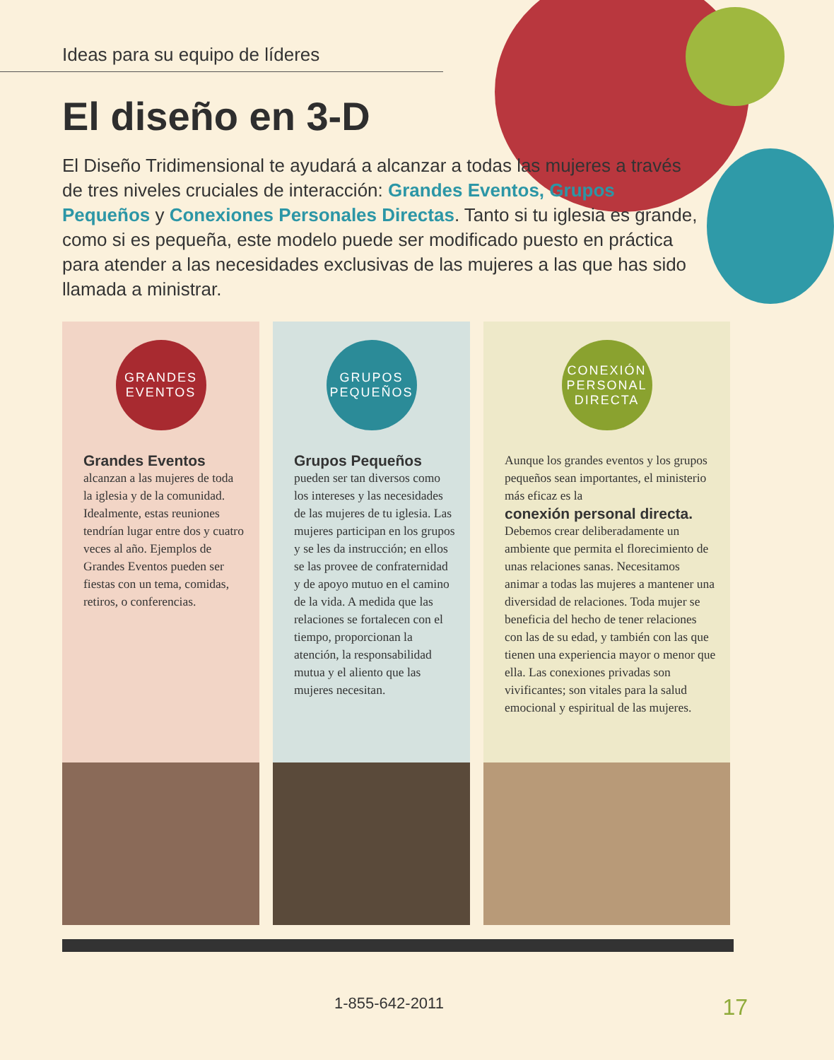Ideas para su equipo de líderes
El diseño en 3-D
El Diseño Tridimensional te ayudará a alcanzar a todas las mujeres a través de tres niveles cruciales de interacción: Grandes Eventos, Grupos Pequeños y Conexiones Personales Directas. Tanto si tu iglesia es grande, como si es pequeña, este modelo puede ser modificado puesto en práctica para atender a las necesidades exclusivas de las mujeres a las que has sido llamada a ministrar.
GRANDES
EVENTOS
Grandes Eventos
alcanzan a las mujeres de toda la iglesia y de la comunidad. Idealmente, estas reuniones tendrían lugar entre dos y cuatro veces al año. Ejemplos de Grandes Eventos pueden ser fiestas con un tema, comidas, retiros, o conferencias.
GRUPOS
PEQUEÑOS
Grupos Pequeños
pueden ser tan diversos como los intereses y las necesidades de las mujeres de tu iglesia. Las mujeres participan en los grupos y se les da instrucción; en ellos se las provee de confraternidad y de apoyo mutuo en el camino de la vida. A medida que las relaciones se fortalecen con el tiempo, proporcionan la atención, la responsabilidad mutua y el aliento que las mujeres necesitan.
CONEXIÓN
PERSONAL
DIRECTA
Aunque los grandes eventos y los grupos pequeños sean importantes, el ministerio más eficaz es la
conexión personal directa.
Debemos crear deliberadamente un ambiente que permita el florecimiento de unas relaciones sanas. Necesitamos animar a todas las mujeres a mantener una diversidad de relaciones. Toda mujer se beneficia del hecho de tener relaciones con las de su edad, y también con las que tienen una experiencia mayor o menor que ella. Las conexiones privadas son vivificantes; son vitales para la salud emocional y espiritual de las mujeres.
1-855-642-2011 17